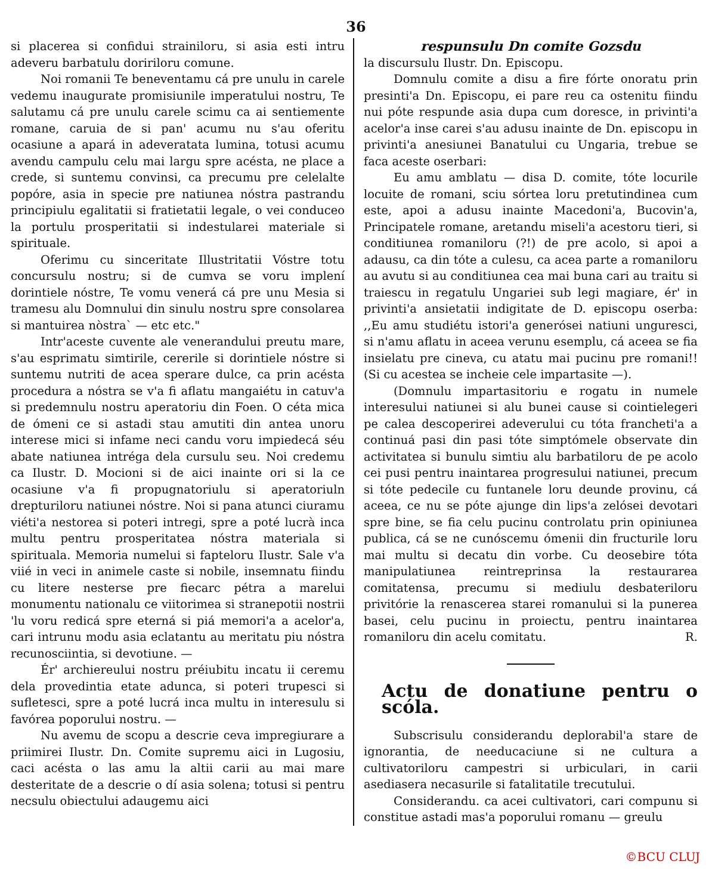36
si placerea si confidui strainiloru, si asia esti intru adeveru barbatulu doririloru comune.
Noi romanii Te beneventamu cá pre unulu in carele vedemu inaugurate promisiunile imperatului nostru, Te salutamu cá pre unulu carele scimu ca ai sentiemente romane, caruia de si pan' acumu nu s'au oferitu ocasiune a apará in adeveratata lumina, totusi acumu avendu campulu celu mai largu spre acésta, ne place a crede, si suntemu convinsi, ca precumu pre celelalte popóre, asia in specie pre natiunea nóstra pastrandu principiulu egalitatii si fratietatii legale, o vei conduceo la portulu prosperitatii si indestularei materiale si spirituale.
Oferimu cu sinceritate Illustritatii Vóstre totu concursulu nostru; si de cumva se voru implení dorintiele nóstre, Te vomu venerá cá pre unu Mesia si tramesu alu Domnului din sinulu nostru spre consolarea si mantuirea nòstra` — etc etc."
Intr'aceste cuvente ale venerandului preutu mare, s'au esprimatu simtirile, cererile si dorintiele nóstre si suntemu nutriti de acea sperare dulce, ca prin acésta procedura a nóstra se v'a fi aflatu mangaiétu in catuv'a si predemnulu nostru aperatoriu din Foen. O céta mica de ómeni ce si astadi stau amutiti din antea unoru interese mici si infame neci candu voru impiedecá séu abate natiunea intrégа dela cursulu seu. Noi credemu ca Ilustr. D. Mocioni si de aici inainte ori si la ce ocasiune v'a fi propugnatoriulu si aperatoriuln drepturiloru natiunei nóstre. Noi si pana atunci ciuramu viéti'a nestorea si poteri intregi, spre a poté lucrà inca multu pentru prosperitatea nóstra materiala si spirituala. Memoria numelui si fapteloru Ilustr. Sale v'a viié in veci in animele caste si nobile, insemnatu fiindu cu litere nesterse pre fiecarc pétra a marelui monumentu nationalu ce viitorimea si stranepotii nostrii 'lu voru redicá spre eterná si piá memori'a a acelor'a, cari intrunu modu asia eclatantu au meritatu piu nóstra recunosciintia, si devotiune. —
Ér' archiereului nostru préiubitu incatu ii ceremu dela provedintia etate adunca, si poteri trupesci si sufletesci, spre a poté lucrá inca multu in interesulu si favórea poporului nostru. —
Nu avemu de scopu a descrie ceva impregiurare a priimirei Ilustr. Dn. Comite supremu aici in Lugosiu, caci acésta o las amu la altii carii au mai mare desteritate de a descrie o dí asia solena; totusi si pentru necsulu obiectului adaugemu aici
respunsulu Dn comite Gozsdu
la discursulu Ilustr. Dn. Episcopu.
Domnulu comite a disu a fire fórte onoratu prin presinti'a Dn. Episcopu, ei pare reu ca ostenitu fiindu nui póte respunde asia dupa cum doresce, in privinti'a acelor'a inse carei s'au adusu inainte de Dn. episcopu in privinti'a anesiunei Banatului cu Ungaria, trebue se faca aceste oserbari:
Eu amu amblatu — disa D. comite, tóte locurile locuite de romani, sciu sórtea loru pretutindinea cum este, apoi a adusu inainte Macedoni'a, Bucovin'a, Principatele romane, aretandu miseli'a acestoru tieri, si conditiunea romaniloru (?!) de pre acolo, si apoi a adausu, ca din tóte a culesu, ca acea parte a romaniloru au avutu si au conditiunea cea mai buna cari au traitu si traiescu in regatulu Ungariei sub legi magiare, ér' in privinti'a ansietatii indigitate de D. episcopu oserba: ,,Eu amu studiétu istori'a generósei natiuni unguresci, si n'amu aflatu in aceea verunu esemplu, cá aceea se fia insielatu pre cineva, cu atatu mai pucinu pre romani!! (Si cu acestea se incheie cele impartasite —).
(Domnulu impartasitoriu e rogatu in numele interesului natiunei si alu bunei cause si cointielegeri pe calea descoperirei adeverului cu tóta francheti'a a continuá pasi din pasi tóte simptómele observate din activitatea si bunulu simtiu alu barbatiloru de pe acolo cei pusi pentru inaintarea progresului natiunei, precum si tóte pedecile cu funtanele loru deunde provinu, cá aceea, ce nu se póte ajunge din lips'a zelósei devotari spre bine, se fia celu pucinu controlatu prin opiniunea publica, cá se ne cunóscemu ómenii din fructurile loru mai multu si decatu din vorbe. Cu deosebire tóta manipulatiunea reintreprinsa la restaurarea comitatensa, precumu si mediulu desbateriloru privitórie la renascerea starei romanului si la punerea basei, celu pucinu in proiectu, pentru inaintarea romaniloru din acelu comitatu. R.
Actu de donatiune pentru o scóla.
Subscrisulu considerandu deplorabil'a stare de ignorantia, de needucaciune si ne cultura a cultivatoriloru campestri si urbiculari, in carii asediasera necasurile si fatalitatile trecutului.
Considerandu. ca acei cultivatori, cari compunu si constitue astadi mas'a poporului romanu — greulu
©BCU CLUJ